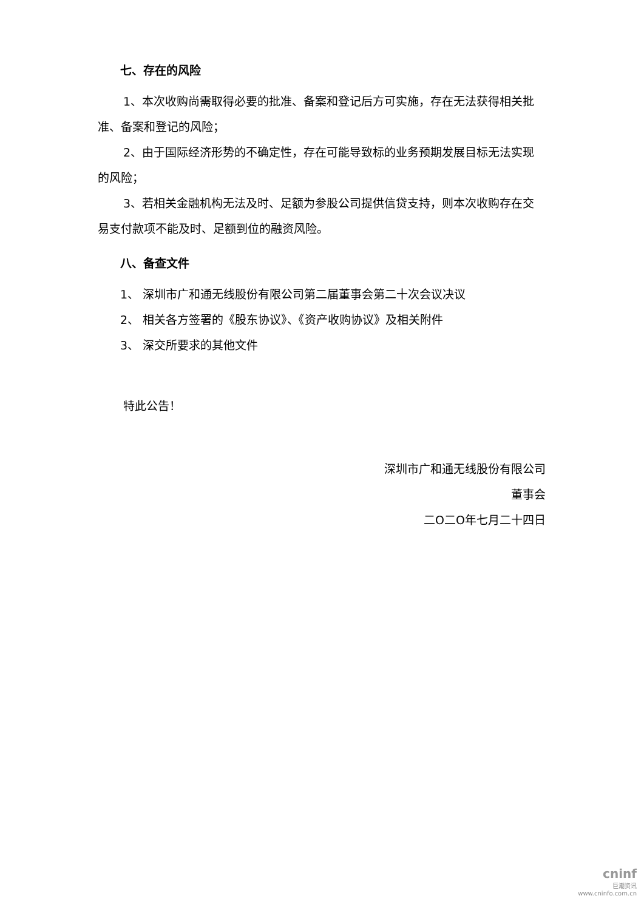七、存在的风险
1、本次收购尚需取得必要的批准、备案和登记后方可实施，存在无法获得相关批准、备案和登记的风险；
2、由于国际经济形势的不确定性，存在可能导致标的业务预期发展目标无法实现的风险；
3、若相关金融机构无法及时、足额为参股公司提供信贷支持，则本次收购存在交易支付款项不能及时、足额到位的融资风险。
八、备查文件
1、 深圳市广和通无线股份有限公司第二届董事会第二十次会议决议
2、 相关各方签署的《股东协议》、《资产收购协议》及相关附件
3、 深交所要求的其他文件
特此公告！
深圳市广和通无线股份有限公司
董事会
二O二O年七月二十四日
cninf
巨潮资讯
www.cninfo.com.cn